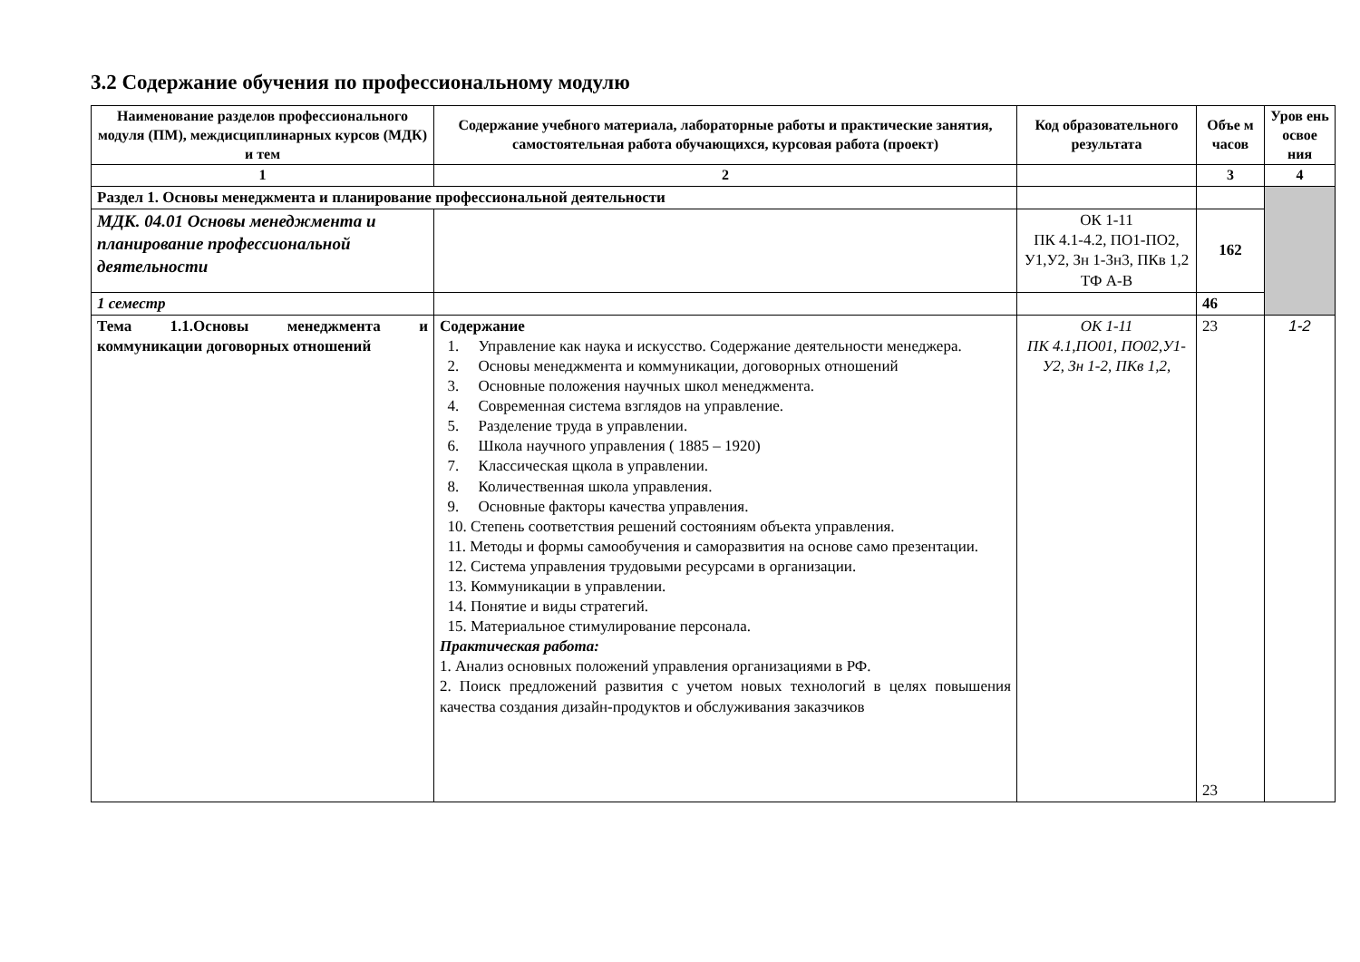3.2 Содержание обучения по профессиональному модулю
| Наименование разделов профессионального модуля (ПМ), междисциплинарных курсов (МДК) и тем | Содержание учебного материала, лабораторные работы и практические занятия, самостоятельная работа обучающихся, курсовая работа (проект) | Код образовательного результата | Объе м часов | Уров ень освое ния |
| --- | --- | --- | --- | --- |
| 1 | 2 | | 3 | 4 |
| Раздел 1. Основы менеджмента и планирование профессиональной деятельности | | | | |
| МДК. 04.01 Основы менеджмента и планирование профессиональной деятельности | | ОК 1-11 ПК 4.1-4.2, ПО1-ПО2, У1,У2, Зн 1-Зн3, ПКв 1,2 ТФ А-В | 162 | |
| 1 семестр | | | 46 | |
| Тема 1.1.Основы менеджмента и коммуникации договорных отношений | Содержание 1. Управление как наука и искусство. Содержание деятельности менеджера. 2. Основы менеджмента и коммуникации, договорных отношений 3. Основные положения научных школ менеджмента. 4. Современная система взглядов на управление. 5. Разделение труда в управлении. 6. Школа научного управления ( 1885 – 1920) 7. Классическая щкола в управлении. 8. Количественная школа управления. 9. Основные факторы качества управления. 10. Степень соответствия решений состояниям объекта управления. 11. Методы и формы самообучения и саморазвития на основе само презентации. 12. Система управления трудовыми ресурсами в организации. 13. Коммуникации в управлении. 14. Понятие и виды стратегий. 15. Материальное стимулирование персонала. Практическая работа: 1. Анализ основных положений управления организациями в РФ. 2. Поиск предложений развития с учетом новых технологий в целях повышения качества создания дизайн-продуктов и обслуживания заказчиков | ОК 1-11 ПК 4.1,ПО01, ПО02,У1-У2, Зн 1-2, ПКв 1,2, | 23 23 | 1-2 |